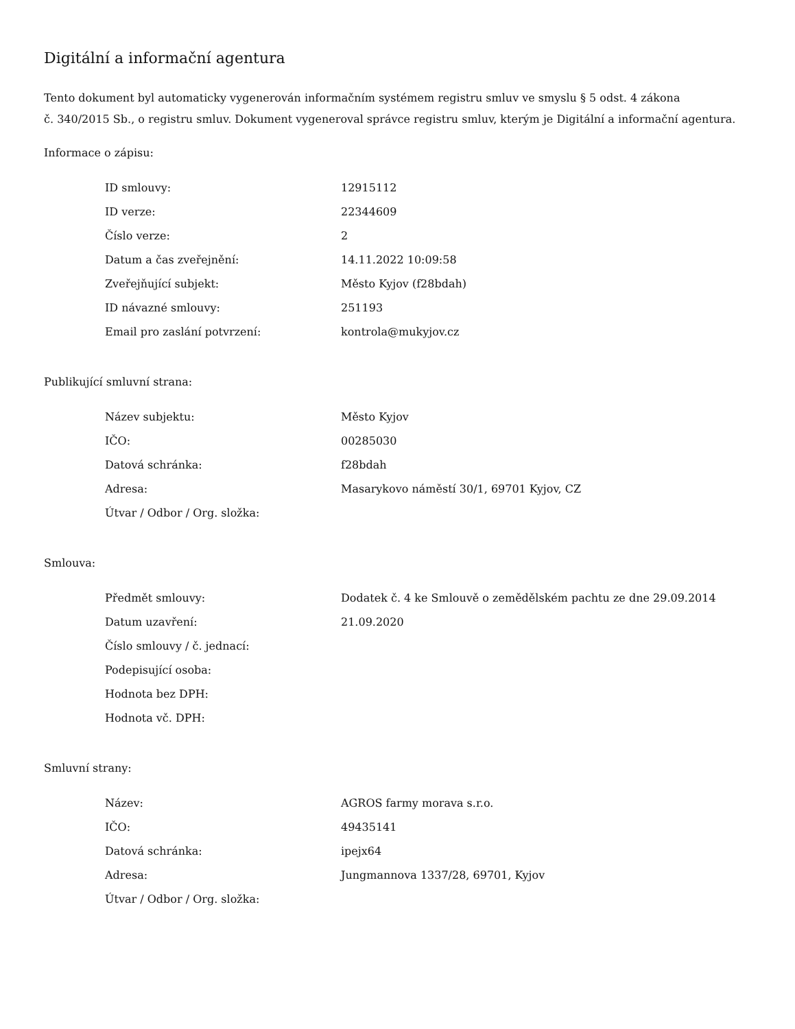Digitální a informační agentura
Tento dokument byl automaticky vygenerován informačním systémem registru smluv ve smyslu § 5 odst. 4 zákona
č. 340/2015 Sb., o registru smluv. Dokument vygeneroval správce registru smluv, kterým je Digitální a informační agentura.
Informace o zápisu:
| ID smlouvy: | 12915112 |
| ID verze: | 22344609 |
| Číslo verze: | 2 |
| Datum a čas zveřejnění: | 14.11.2022 10:09:58 |
| Zveřejňující subjekt: | Město Kyjov (f28bdah) |
| ID návazné smlouvy: | 251193 |
| Email pro zaslání potvrzení: | kontrola@mukyjov.cz |
Publikující smluvní strana:
| Název subjektu: | Město Kyjov |
| IČO: | 00285030 |
| Datová schránka: | f28bdah |
| Adresa: | Masarykovo náměstí 30/1, 69701 Kyjov, CZ |
| Útvar / Odbor / Org. složka: | |
Smlouva:
| Předmět smlouvy: | Dodatek č. 4 ke Smlouvě o zemědělském pachtu ze dne 29.09.2014 |
| Datum uzavření: | 21.09.2020 |
| Číslo smlouvy / č. jednací: | |
| Podepisující osoba: | |
| Hodnota bez DPH: | |
| Hodnota vč. DPH: | |
Smluvní strany:
| Název: | AGROS farmy morava s.r.o. |
| IČO: | 49435141 |
| Datová schránka: | ipejx64 |
| Adresa: | Jungmannova 1337/28, 69701, Kyjov |
| Útvar / Odbor / Org. složka: | |